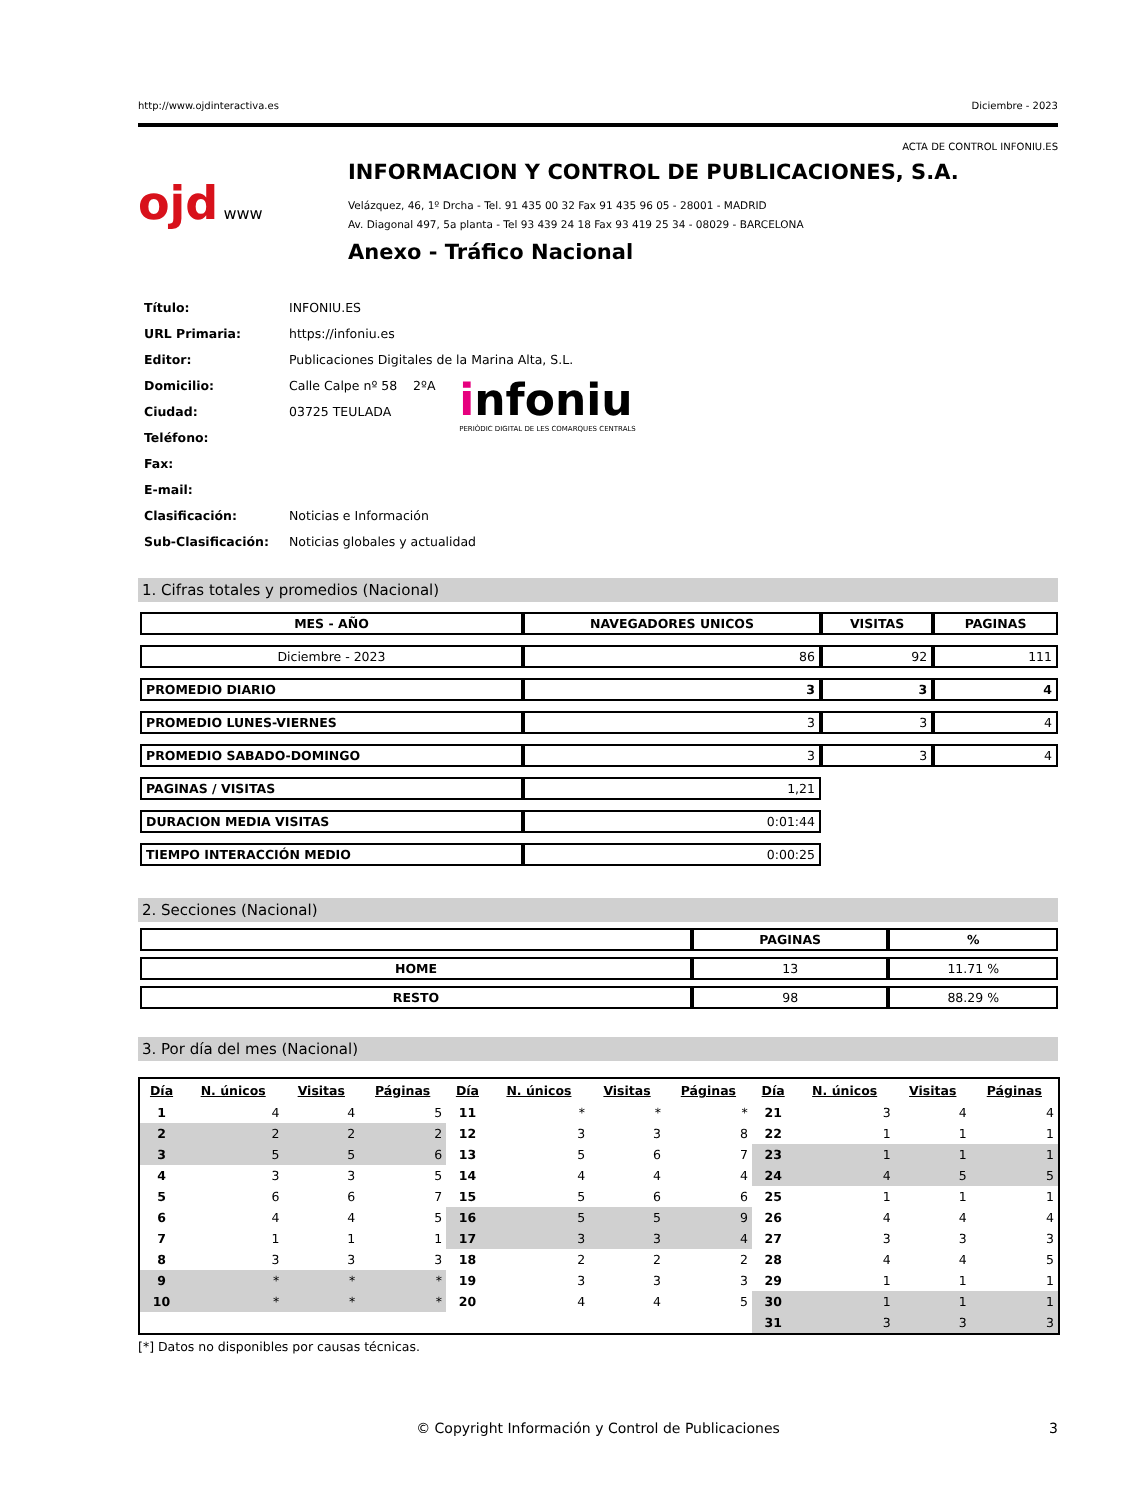http://www.ojdinteractiva.es Diciembre - 2023
ACTA DE CONTROL INFONIU.ES
ojd www
INFORMACION Y CONTROL DE PUBLICACIONES, S.A.
Velázquez, 46, 1º Drcha - Tel. 91 435 00 32 Fax 91 435 96 05 - 28001 - MADRID
Av. Diagonal 497, 5a planta - Tel 93 439 24 18 Fax 93 419 25 34 - 08029 - BARCELONA
Anexo - Tráfico Nacional
| Título: | INFONIU.ES |
| URL Primaria: | https://infoniu.es |
| Editor: | Publicaciones Digitales de la Marina Alta, S.L. |
| Domicilio: | Calle Calpe nº 58 2ºA |
| Ciudad: | 03725 TEULADA |
| Teléfono: | |
| Fax: | |
| E-mail: | |
| Clasificación: | Noticias e Información |
| Sub-Clasificación: | Noticias globales y actualidad |
infoniu
PERIÒDIC DIGITAL DE LES COMARQUES CENTRALS
1. Cifras totales y promedios (Nacional)
| MES - AÑO | NAVEGADORES UNICOS | VISITAS | PAGINAS |
| --- | --- | --- | --- |
| Diciembre - 2023 | 86 | 92 | 111 |
| PROMEDIO DIARIO | 3 | 3 | 4 |
| PROMEDIO LUNES-VIERNES | 3 | 3 | 4 |
| PROMEDIO SABADO-DOMINGO | 3 | 3 | 4 |
| PAGINAS / VISITAS | 1,21 | | |
| DURACION MEDIA VISITAS | 0:01:44 | | |
| TIEMPO INTERACCIÓN MEDIO | 0:00:25 | | |
2. Secciones (Nacional)
| | PAGINAS | % |
| --- | --- | --- |
| HOME | 13 | 11.71 % |
| RESTO | 98 | 88.29 % |
3. Por día del mes (Nacional)
| Día | N. únicos | Visitas | Páginas | Día | N. únicos | Visitas | Páginas | Día | N. únicos | Visitas | Páginas |
| --- | --- | --- | --- | --- | --- | --- | --- | --- | --- | --- | --- |
| 1 | 4 | 4 | 5 | 11 | * | * | * | 21 | 3 | 4 | 4 |
| 2 | 2 | 2 | 2 | 12 | 3 | 3 | 8 | 22 | 1 | 1 | 1 |
| 3 | 5 | 5 | 6 | 13 | 5 | 6 | 7 | 23 | 1 | 1 | 1 |
| 4 | 3 | 3 | 5 | 14 | 4 | 4 | 4 | 24 | 4 | 5 | 5 |
| 5 | 6 | 6 | 7 | 15 | 5 | 6 | 6 | 25 | 1 | 1 | 1 |
| 6 | 4 | 4 | 5 | 16 | 5 | 5 | 9 | 26 | 4 | 4 | 4 |
| 7 | 1 | 1 | 1 | 17 | 3 | 3 | 4 | 27 | 3 | 3 | 3 |
| 8 | 3 | 3 | 3 | 18 | 2 | 2 | 2 | 28 | 4 | 4 | 5 |
| 9 | * | * | * | 19 | 3 | 3 | 3 | 29 | 1 | 1 | 1 |
| 10 | * | * | * | 20 | 4 | 4 | 5 | 30 | 1 | 1 | 1 |
| | | | | | | | | 31 | 3 | 3 | 3 |
[*] Datos no disponibles por causas técnicas.
© Copyright Información y Control de Publicaciones 3